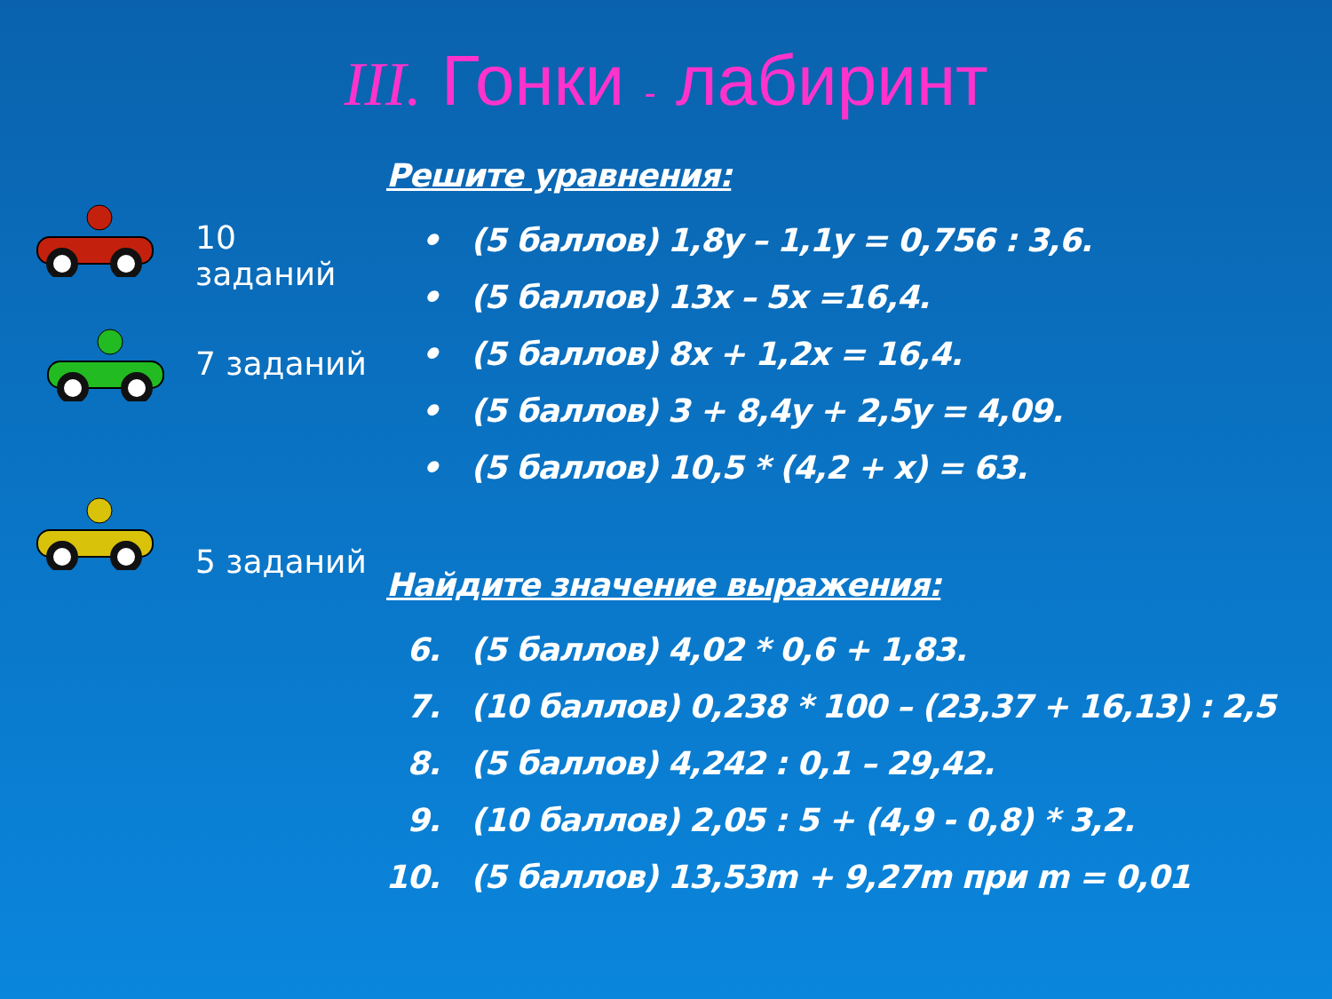III. Гонки - лабиринт
10 заданий
7 заданий
5 заданий
Решите уравнения:
• (5 баллов) 1,8y – 1,1y = 0,756 : 3,6.
• (5 баллов) 13x – 5x =16,4.
• (5 баллов) 8x + 1,2x = 16,4.
• (5 баллов) 3 + 8,4y + 2,5y = 4,09.
• (5 баллов) 10,5 * (4,2 + x) = 63.
Найдите значение выражения:
6. (5 баллов) 4,02 * 0,6 + 1,83.
7. (10 баллов) 0,238 * 100 – (23,37 + 16,13) : 2,5
8. (5 баллов) 4,242 : 0,1 – 29,42.
9. (10 баллов) 2,05 : 5 + (4,9 - 0,8) * 3,2.
10. (5 баллов) 13,53m + 9,27m при m = 0,01